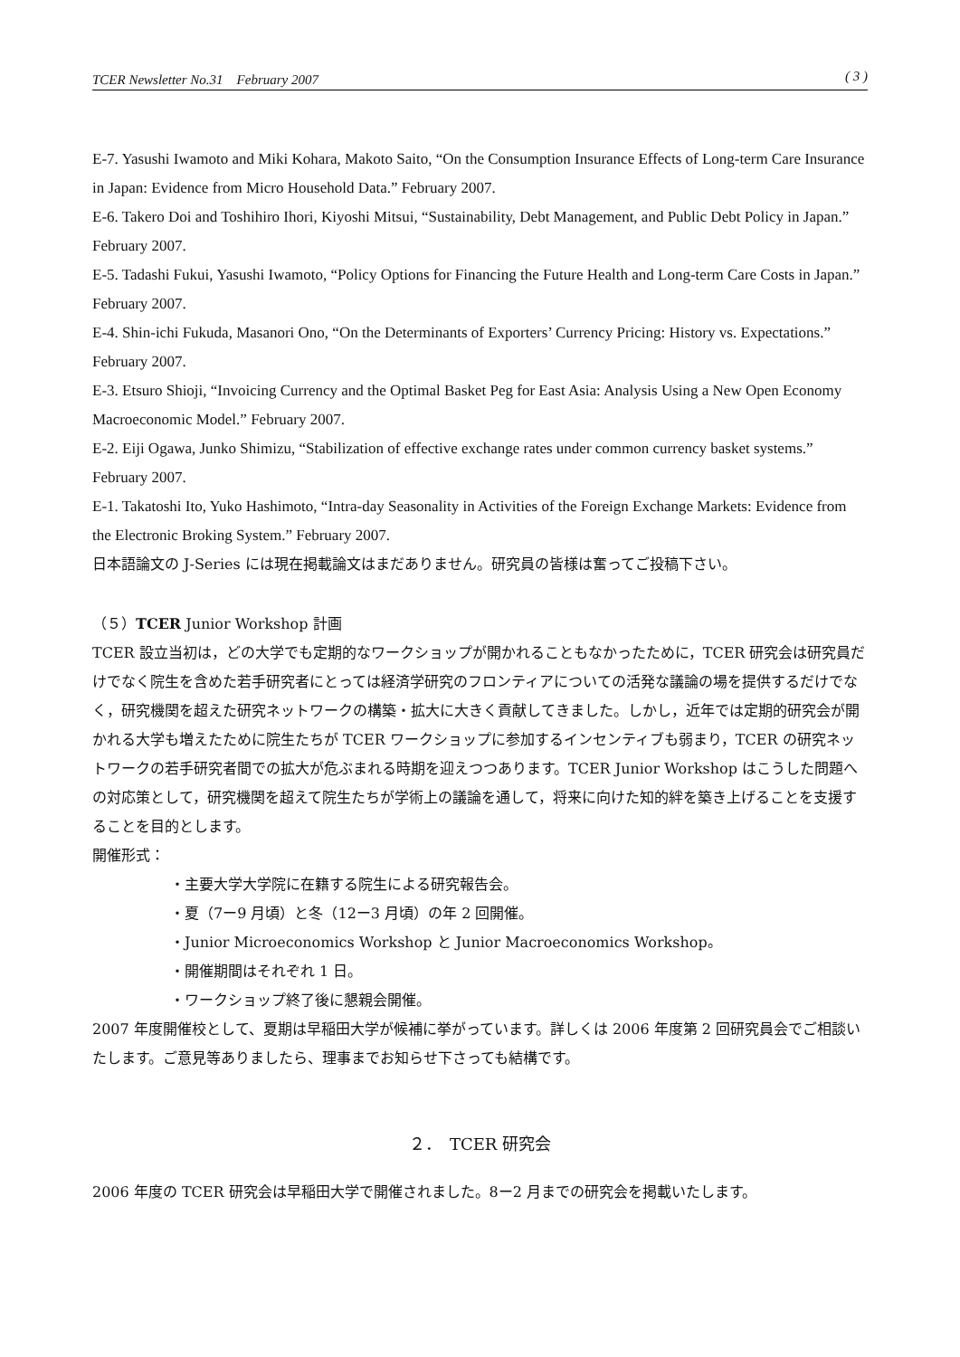TCER Newsletter No.31　February 2007 ( 3 )
E-7. Yasushi Iwamoto and Miki Kohara, Makoto Saito, “On the Consumption Insurance Effects of Long-term Care Insurance in Japan: Evidence from Micro Household Data.” February 2007.
E-6. Takero Doi and Toshihiro Ihori, Kiyoshi Mitsui, “Sustainability, Debt Management, and Public Debt Policy in Japan.” February 2007.
E-5. Tadashi Fukui, Yasushi Iwamoto, “Policy Options for Financing the Future Health and Long-term Care Costs in Japan.” February 2007.
E-4. Shin-ichi Fukuda, Masanori Ono, “On the Determinants of Exporters’ Currency Pricing: History vs. Expectations.” February 2007.
E-3. Etsuro Shioji, “Invoicing Currency and the Optimal Basket Peg for East Asia: Analysis Using a New Open Economy Macroeconomic Model.” February 2007.
E-2. Eiji Ogawa, Junko Shimizu, “Stabilization of effective exchange rates under common currency basket systems.” February 2007.
E-1. Takatoshi Ito, Yuko Hashimoto, “Intra-day Seasonality in Activities of the Foreign Exchange Markets: Evidence from the Electronic Broking System.” February 2007.
日本語論文の J-Series には現在掲載論文はまだありません。研究員の皆様は奮ってご投稿下さい。
（５）TCER Junior Workshop 計画
TCER 設立当初は，どの大学でも定期的なワークショップが開かれることもなかったために，TCER 研究会は研究員だけでなく院生を含めた若手研究者にとっては経済学研究のフロンティアについての活発な議論の場を提供するだけでなく，研究機関を超えた研究ネットワークの構築・拡大に大きく貢献してきました。しかし，近年では定期的研究会が開かれる大学も増えたために院生たちが TCER ワークショップに参加するインセンティブも弱まり，TCER の研究ネットワークの若手研究者間での拡大が危ぶまれる時期を迎えつつあります。TCER Junior Workshop はこうした問題への対応策として，研究機関を超えて院生たちが学術上の議論を通して，将来に向けた知的絆を築き上げることを支援することを目的とします。
開催形式：
・主要大学大学院に在籍する院生による研究報告会。
・夏（7ー9 月頃）と冬（12ー3 月頃）の年 2 回開催。
・Junior Microeconomics Workshop と Junior Macroeconomics Workshop。
・開催期間はそれぞれ 1 日。
・ワークショップ終了後に懇親会開催。
2007 年度開催校として、夏期は早稲田大学が候補に挙がっています。詳しくは 2006 年度第 2 回研究員会でご相談いたします。ご意見等ありましたら、理事までお知らせ下さっても結構です。
２．　TCER 研究会
2006 年度の TCER 研究会は早稲田大学で開催されました。8ー2 月までの研究会を掲載いたします。